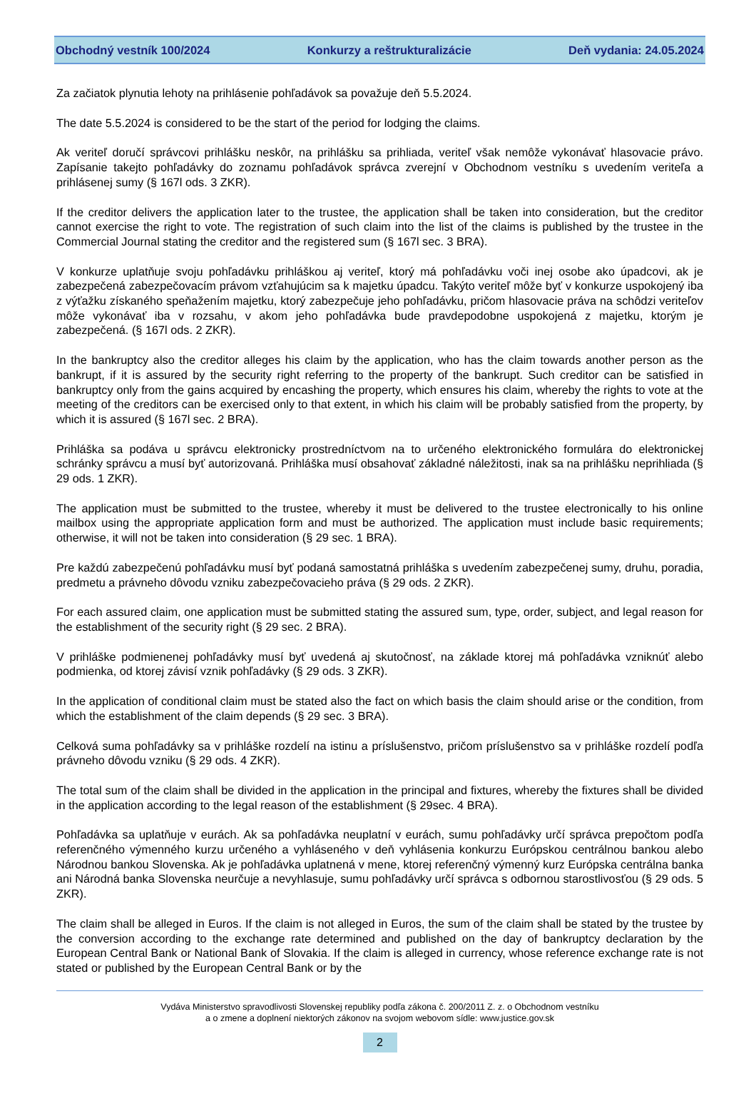Obchodný vestník 100/2024 Konkurzy a reštrukturalizácie Deň vydania: 24.05.2024
Za začiatok plynutia lehoty na prihlásenie pohľadávok sa považuje deň 5.5.2024.
The date 5.5.2024 is considered to be the start of the period for lodging the claims.
Ak veriteľ doručí správcovi prihlášku neskôr, na prihlášku sa prihliada, veriteľ však nemôže vykonávať hlasovacie právo. Zapísanie takejto pohľadávky do zoznamu pohľadávok správca zverejní v Obchodnom vestníku s uvedením veriteľa a prihlásenej sumy (§ 167l ods. 3 ZKR).
If the creditor delivers the application later to the trustee, the application shall be taken into consideration, but the creditor cannot exercise the right to vote. The registration of such claim into the list of the claims is published by the trustee in the Commercial Journal stating the creditor and the registered sum (§ 167l sec. 3 BRA).
V konkurze uplatňuje svoju pohľadávku prihláškou aj veriteľ, ktorý má pohľadávku voči inej osobe ako úpadcovi, ak je zabezpečená zabezpečovacím právom vzťahujúcim sa k majetku úpadcu. Takýto veriteľ môže byť v konkurze uspokojený iba z výťažku získaného speňažením majetku, ktorý zabezpečuje jeho pohľadávku, pričom hlasovacie práva na schôdzi veriteľov môže vykonávať iba v rozsahu, v akom jeho pohľadávka bude pravdepodobne uspokojená z majetku, ktorým je zabezpečená. (§ 167l ods. 2 ZKR).
In the bankruptcy also the creditor alleges his claim by the application, who has the claim towards another person as the bankrupt, if it is assured by the security right referring to the property of the bankrupt. Such creditor can be satisfied in bankruptcy only from the gains acquired by encashing the property, which ensures his claim, whereby the rights to vote at the meeting of the creditors can be exercised only to that extent, in which his claim will be probably satisfied from the property, by which it is assured (§ 167l sec. 2 BRA).
Prihláška sa podáva u správcu elektronicky prostredníctvom na to určeného elektronického formulára do elektronickej schránky správcu a musí byť autorizovaná. Prihláška musí obsahovať základné náležitosti, inak sa na prihlášku neprihliada (§ 29 ods. 1 ZKR).
The application must be submitted to the trustee, whereby it must be delivered to the trustee electronically to his online mailbox using the appropriate application form and must be authorized. The application must include basic requirements; otherwise, it will not be taken into consideration (§ 29 sec. 1 BRA).
Pre každú zabezpečenú pohľadávku musí byť podaná samostatná prihláška s uvedením zabezpečenej sumy, druhu, poradia, predmetu a právneho dôvodu vzniku zabezpečovacieho práva (§ 29 ods. 2 ZKR).
For each assured claim, one application must be submitted stating the assured sum, type, order, subject, and legal reason for the establishment of the security right (§ 29 sec. 2 BRA).
V prihláške podmienenej pohľadávky musí byť uvedená aj skutočnosť, na základe ktorej má pohľadávka vzniknúť alebo podmienka, od ktorej závisí vznik pohľadávky (§ 29 ods. 3 ZKR).
In the application of conditional claim must be stated also the fact on which basis the claim should arise or the condition, from which the establishment of the claim depends (§ 29 sec. 3 BRA).
Celková suma pohľadávky sa v prihláške rozdelí na istinu a príslušenstvo, pričom príslušenstvo sa v prihláške rozdelí podľa právneho dôvodu vzniku (§ 29 ods. 4 ZKR).
The total sum of the claim shall be divided in the application in the principal and fixtures, whereby the fixtures shall be divided in the application according to the legal reason of the establishment (§ 29sec. 4 BRA).
Pohľadávka sa uplatňuje v eurách. Ak sa pohľadávka neuplatní v eurách, sumu pohľadávky určí správca prepočtom podľa referenčného výmenného kurzu určeného a vyhláseného v deň vyhlásenia konkurzu Európskou centrálnou bankou alebo Národnou bankou Slovenska. Ak je pohľadávka uplatnená v mene, ktorej referenčný výmenný kurz Európska centrálna banka ani Národná banka Slovenska neurčuje a nevyhlasuje, sumu pohľadávky určí správca s odbornou starostlivosťou (§ 29 ods. 5 ZKR).
The claim shall be alleged in Euros. If the claim is not alleged in Euros, the sum of the claim shall be stated by the trustee by the conversion according to the exchange rate determined and published on the day of bankruptcy declaration by the European Central Bank or National Bank of Slovakia. If the claim is alleged in currency, whose reference exchange rate is not stated or published by the European Central Bank or by the
Vydáva Ministerstvo spravodlivosti Slovenskej republiky podľa zákona č. 200/2011 Z. z. o Obchodnom vestníku
a o zmene a doplnení niektorých zákonov na svojom webovom sídle: www.justice.gov.sk
2